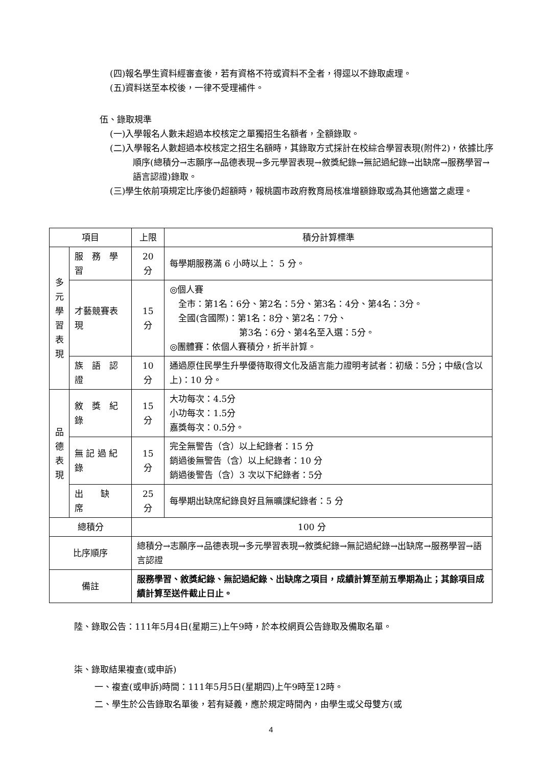(四)報名學生資料經審查後，若有資格不符或資料不全者，得逕以不錄取處理。
(五)資料送至本校後，一律不受理補件。
伍、錄取規準
(一)入學報名人數未超過本校核定之單獨招生名額者，全額錄取。
(二)入學報名人數超過本校核定之招生名額時，其錄取方式採計在校綜合學習表現(附件2)，依據比序順序(總積分→志願序→品德表現→多元學習表現→敘獎紀錄→無記過紀錄→出缺席→服務學習→語言認證)錄取。
(三)學生依前項規定比序後仍超額時，報桃園市政府教育局核准增額錄取或為其他適當之處理。
| 項目 | | 上限 | 積分計算標準 |
| --- | --- | --- | --- |
| 多 元 學 習 表 現 | 服 務 學 習 | 20 分 | 每學期服務滿 6 小時以上： 5 分。 |
| | 才藝競賽表現 | 15 分 | ◎個人賽 全市：第1名：6分、第2名：5分、第3名：4分、第4名：3分。 全國(含國際)：第1名：8分、第2名：7分、 第3名：6分、第4名至入選：5分。 ◎團體賽：依個人賽積分，折半計算。 |
| | 族 語 認 證 | 10 分 | 通過原住民學生升學優待取得文化及語言能力證明考試者：初級：5分；中級(含以上)：10 分。 |
| 品 德 表 現 | 敘 獎 紀 錄 | 15 分 | 大功每次：4.5分 小功每次：1.5分 嘉獎每次：0.5分。 |
| | 無 記 過 紀 錄 | 15 分 | 完全無警告（含）以上紀錄者：15 分 銷過後無警告（含）以上紀錄者：10 分 銷過後警告（含）3 次以下紀錄者：5分 |
| | 出 缺 席 | 25 分 | 每學期出缺席紀錄良好且無曠課紀錄者：5 分 |
| 總積分 | | 100 分 | |
| 比序順序 | | 總積分→志願序→品德表現→多元學習表現→敘獎紀錄→無記過紀錄→出缺席→服務學習→語言認證 | |
| 備註 | | 服務學習、敘獎紀錄、無記過紀錄、出缺席之項目，成績計算至前五學期為止；其餘項目成績計算至送件截止日止。 | |
陸、錄取公告：111年5月4日(星期三)上午9時，於本校網頁公告錄取及備取名單。
柒、錄取結果複查(或申訴)
一、複查(或申訴)時間：111年5月5日(星期四)上午9時至12時。
二、學生於公告錄取名單後，若有疑義，應於規定時間內，由學生或父母雙方(或
4